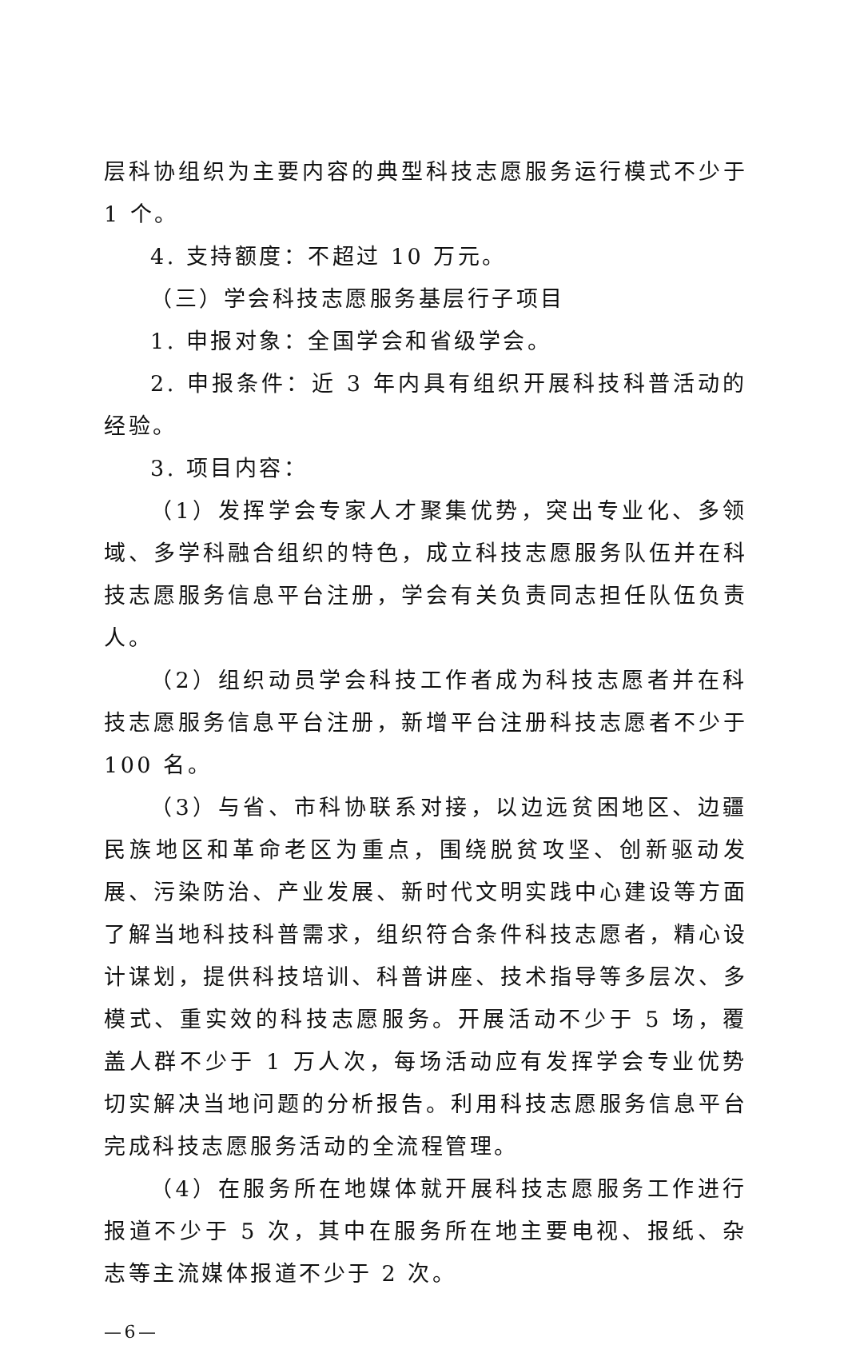层科协组织为主要内容的典型科技志愿服务运行模式不少于 1 个。
4. 支持额度：不超过 10 万元。
（三）学会科技志愿服务基层行子项目
1. 申报对象：全国学会和省级学会。
2. 申报条件：近 3 年内具有组织开展科技科普活动的经验。
3. 项目内容：
（1）发挥学会专家人才聚集优势，突出专业化、多领域、多学科融合组织的特色，成立科技志愿服务队伍并在科技志愿服务信息平台注册，学会有关负责同志担任队伍负责人。
（2）组织动员学会科技工作者成为科技志愿者并在科技志愿服务信息平台注册，新增平台注册科技志愿者不少于 100 名。
（3）与省、市科协联系对接，以边远贫困地区、边疆民族地区和革命老区为重点，围绕脱贫攻坚、创新驱动发展、污染防治、产业发展、新时代文明实践中心建设等方面了解当地科技科普需求，组织符合条件科技志愿者，精心设计谋划，提供科技培训、科普讲座、技术指导等多层次、多模式、重实效的科技志愿服务。开展活动不少于 5 场，覆盖人群不少于 1 万人次，每场活动应有发挥学会专业优势切实解决当地问题的分析报告。利用科技志愿服务信息平台完成科技志愿服务活动的全流程管理。
（4）在服务所在地媒体就开展科技志愿服务工作进行报道不少于 5 次，其中在服务所在地主要电视、报纸、杂志等主流媒体报道不少于 2 次。
—6—